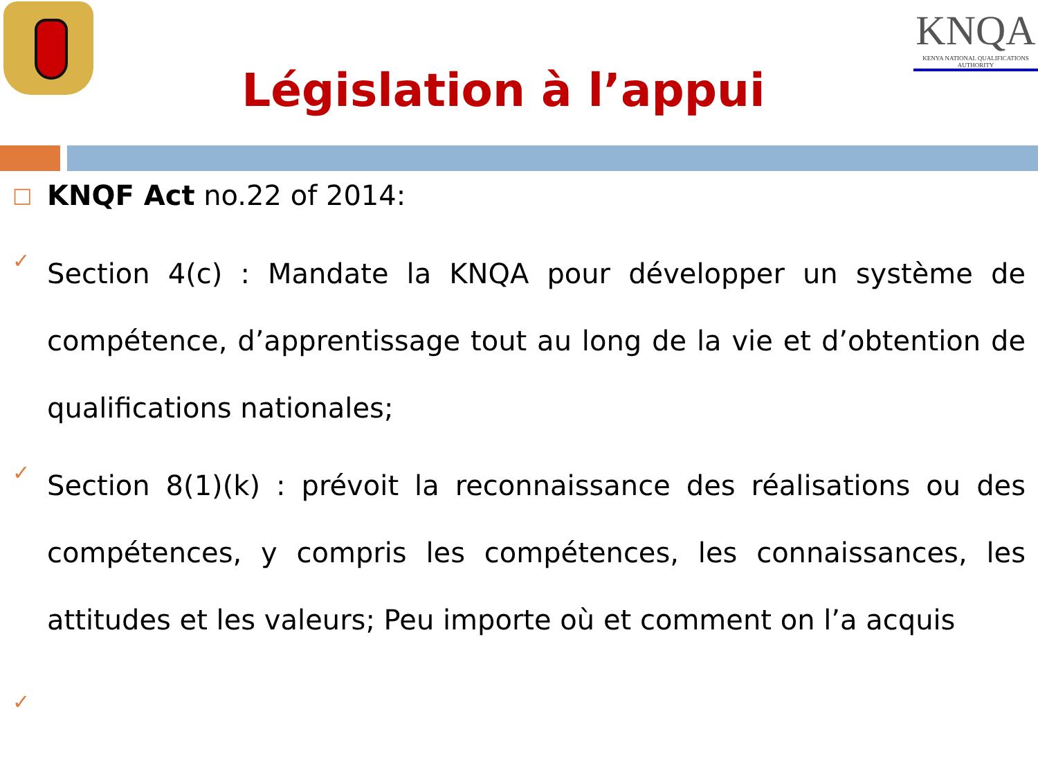Législation à l’appui
KNQA
KENYA NATIONAL QUALIFICATIONS AUTHORITY
□
KNQF Act no.22 of 2014:
✓
Section 4(c) : Mandate la KNQA pour développer un système de compétence, d’apprentissage tout au long de la vie et d’obtention de qualifications nationales;
✓
Section 8(1)(k) : prévoit la reconnaissance des réalisations ou des compétences, y compris les compétences, les connaissances, les attitudes et les valeurs; Peu importe où et comment on l’a acquis
✓